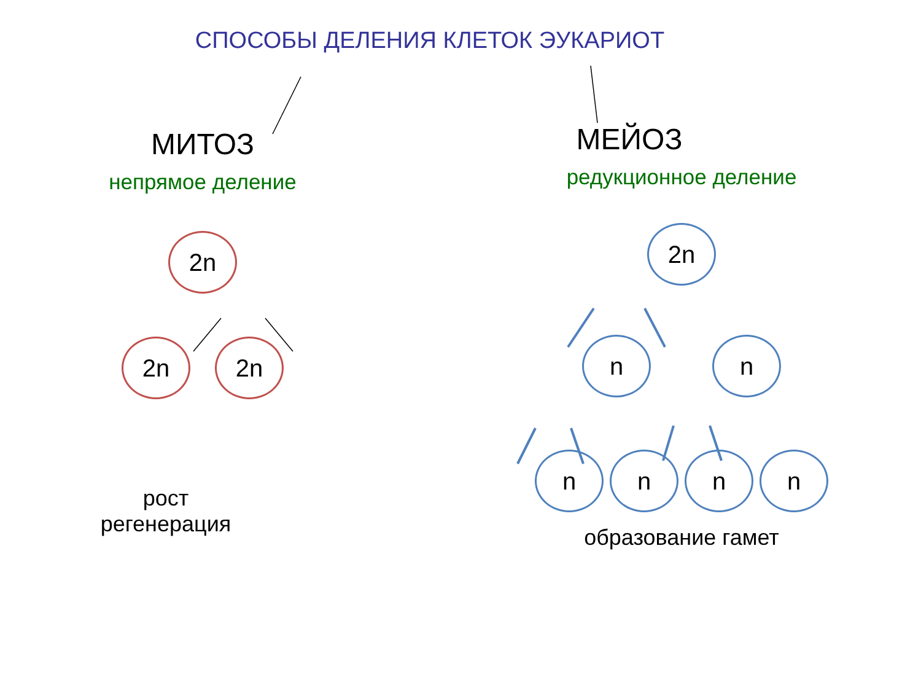СПОСОБЫ ДЕЛЕНИЯ КЛЕТОК ЭУКАРИОТ
МИТОЗ
непрямое деление
2n
2n 2n
рост
регенерация
МЕЙОЗ
редукционное деление
2n
n n
n n n n
образование гамет